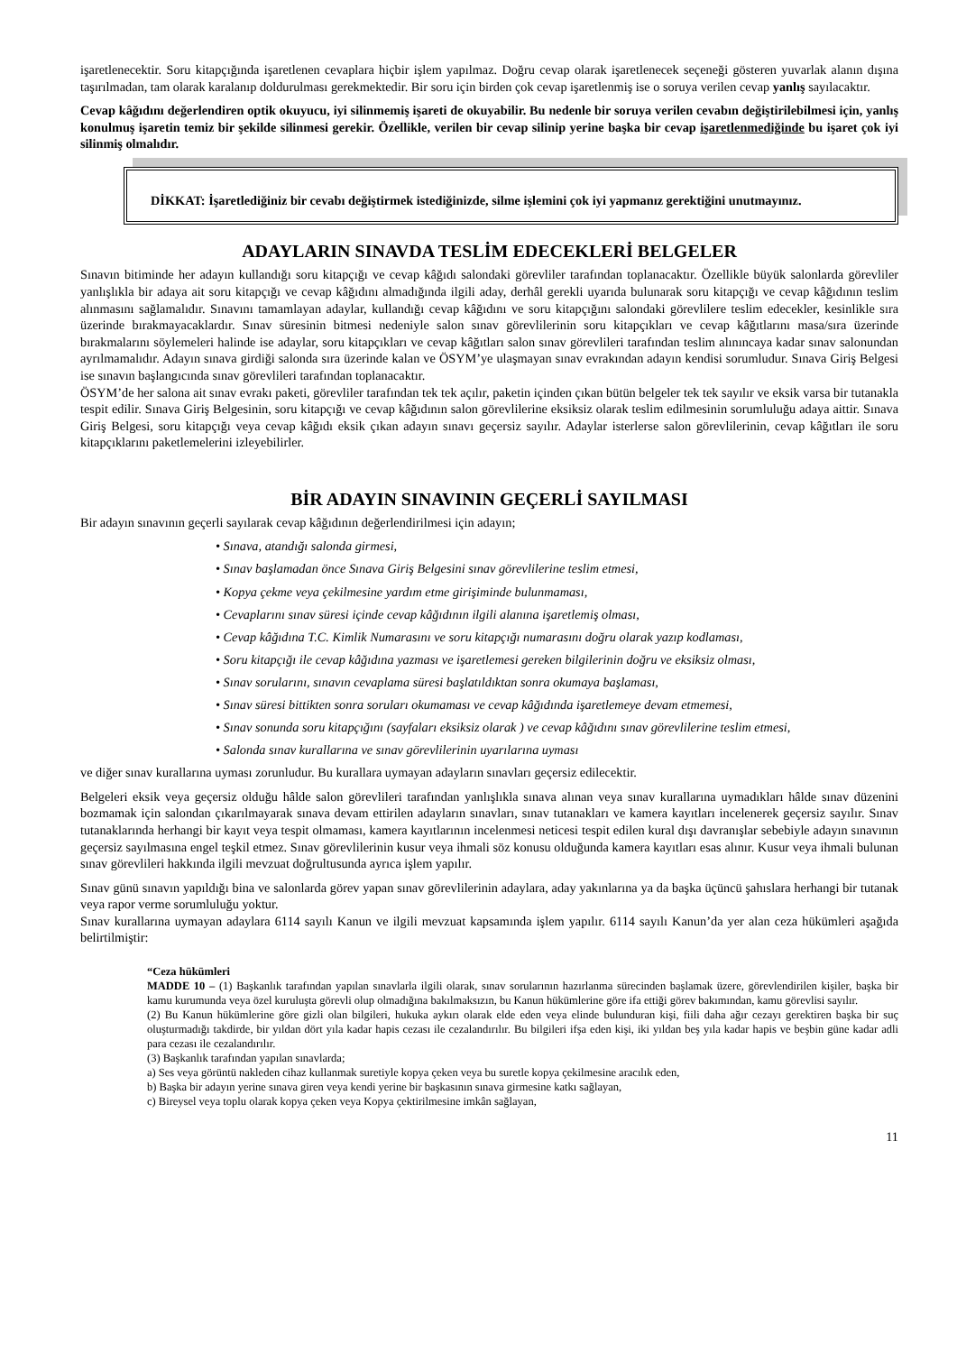işaretlenecektir. Soru kitapçığında işaretlenen cevaplara hiçbir işlem yapılmaz. Doğru cevap olarak işaretlenecek seçeneği gösteren yuvarlak alanın dışına taşırılmadan, tam olarak karalanıp doldurulması gerekmektedir. Bir soru için birden çok cevap işaretlenmiş ise o soruya verilen cevap yanlış sayılacaktır.
Cevap kâğıdını değerlendiren optik okuyucu, iyi silinmemiş işareti de okuyabilir. Bu nedenle bir soruya verilen cevabın değiştirilebilmesi için, yanlış konulmuş işaretin temiz bir şekilde silinmesi gerekir. Özellikle, verilen bir cevap silinip yerine başka bir cevap işaretlenmediğinde bu işaret çok iyi silinmiş olmalıdır.
DİKKAT: İşaretlediğiniz bir cevabı değiştirmek istediğinizde, silme işlemini çok iyi yapmanız gerektiğini unutmayınız.
ADAYLARIN SINAVDA TESLİM EDECEKLERİ BELGELER
Sınavın bitiminde her adayın kullandığı soru kitapçığı ve cevap kâğıdı salondaki görevliler tarafından toplanacaktır. Özellikle büyük salonlarda görevliler yanlışlıkla bir adaya ait soru kitapçığı ve cevap kâğıdını almadığında ilgili aday, derhâl gerekli uyarıda bulunarak soru kitapçığı ve cevap kâğıdının teslim alınmasını sağlamalıdır. Sınavını tamamlayan adaylar, kullandığı cevap kâğıdını ve soru kitapçığını salondaki görevlilere teslim edecekler, kesinlikle sıra üzerinde bırakmayacaklardır. Sınav süresinin bitmesi nedeniyle salon sınav görevlilerinin soru kitapçıkları ve cevap kâğıtlarını masa/sıra üzerinde bırakmalarını söylemeleri halinde ise adaylar, soru kitapçıkları ve cevap kâğıtları salon sınav görevlileri tarafından teslim alınıncaya kadar sınav salonundan ayrılmamalıdır. Adayın sınava girdiği salonda sıra üzerinde kalan ve ÖSYM’ye ulaşmayan sınav evrakından adayın kendisi sorumludur. Sınava Giriş Belgesi ise sınavın başlangıcında sınav görevlileri tarafından toplanacaktır.
ÖSYM’de her salona ait sınav evrakı paketi, görevliler tarafından tek tek açılır, paketin içinden çıkan bütün belgeler tek tek sayılır ve eksik varsa bir tutanakla tespit edilir. Sınava Giriş Belgesinin, soru kitapçığı ve cevap kâğıdının salon görevlilerine eksiksiz olarak teslim edilmesinin sorumluluğu adaya aittir. Sınava Giriş Belgesi, soru kitapçığı veya cevap kâğıdı eksik çıkan adayın sınavı geçersiz sayılır. Adaylar isterlerse salon görevlilerinin, cevap kâğıtları ile soru kitapçıklarını paketlemelerini izleyebilirler.
BİR ADAYIN SINAVININ GEÇERLİ SAYILMASI
Bir adayın sınavının geçerli sayılarak cevap kâğıdının değerlendirilmesi için adayın;
• Sınava, atandığı salonda girmesi,
• Sınav başlamadan önce Sınava Giriş Belgesini sınav görevlilerine teslim etmesi,
• Kopya çekme veya çekilmesine yardım etme girişiminde bulunmaması,
• Cevaplarını sınav süresi içinde cevap kâğıdının ilgili alanına işaretlemiş olması,
• Cevap kâğıdına T.C. Kimlik Numarasını ve soru kitapçığı numarasını doğru olarak yazıp kodlaması,
• Soru kitapçığı ile cevap kâğıdına yazması ve işaretlemesi gereken bilgilerinin doğru ve eksiksiz olması,
• Sınav sorularını, sınavın cevaplama süresi başlatıldıktan sonra okumaya başlaması,
• Sınav süresi bittikten sonra soruları okumaması ve cevap kâğıdında işaretlemeye devam etmemesi,
• Sınav sonunda soru kitapçığını (sayfaları eksiksiz olarak ) ve cevap kâğıdını sınav görevlilerine teslim etmesi,
• Salonda sınav kurallarına ve sınav görevlilerinin uyarılarına uyması
ve diğer sınav kurallarına uyması zorunludur. Bu kurallara uymayan adayların sınavları geçersiz edilecektir.
Belgeleri eksik veya geçersiz olduğu hâlde salon görevlileri tarafından yanlışlıkla sınava alınan veya sınav kurallarına uymadıkları hâlde sınav düzenini bozmamak için salondan çıkarılmayarak sınava devam ettirilen adayların sınavları, sınav tutanakları ve kamera kayıtları incelenerek geçersiz sayılır. Sınav tutanaklarında herhangi bir kayıt veya tespit olmaması, kamera kayıtlarının incelenmesi neticesi tespit edilen kural dışı davranışlar sebebiyle adayın sınavının geçersiz sayılmasına engel teşkil etmez. Sınav görevlilerinin kusur veya ihmali söz konusu olduğunda kamera kayıtları esas alınır. Kusur veya ihmali bulunan sınav görevlileri hakkında ilgili mevzuat doğrultusunda ayrıca işlem yapılır.
Sınav günü sınavın yapıldığı bina ve salonlarda görev yapan sınav görevlilerinin adaylara, aday yakınlarına ya da başka üçüncü şahıslara herhangi bir tutanak veya rapor verme sorumluluğu yoktur.
Sınav kurallarına uymayan adaylara 6114 sayılı Kanun ve ilgili mevzuat kapsamında işlem yapılır. 6114 sayılı Kanun’da yer alan ceza hükümleri aşağıda belirtilmiştir:
“Ceza hükümleri
MADDE 10 – (1) Başkanlık tarafından yapılan sınavlarla ilgili olarak, sınav sorularının hazırlanma sürecinden başlamak üzere, görevlendirilen kişiler, başka bir kamu kurumunda veya özel kuruluşta görevli olup olmadığına bakılmaksızın, bu Kanun hükümlerine göre ifa ettiği görev bakımından, kamu görevlisi sayılır.
(2) Bu Kanun hükümlerine göre gizli olan bilgileri, hukuka aykırı olarak elde eden veya elinde bulunduran kişi, fiili daha ağır cezayı gerektiren başka bir suç oluşturmadığı takdirde, bir yıldan dört yıla kadar hapis cezası ile cezalandırılır. Bu bilgileri ifşa eden kişi, iki yıldan beş yıla kadar hapis ve beşbin güne kadar adli para cezası ile cezalandırılır.
(3) Başkanlık tarafından yapılan sınavlarda;
a) Ses veya görüntü nakleden cihaz kullanmak suretiyle kopya çeken veya bu suretle kopya çekilmesine aracılık eden,
b) Başka bir adayın yerine sınava giren veya kendi yerine bir başkasının sınava girmesine katkı sağlayan,
c) Bireysel veya toplu olarak kopya çeken veya Kopya çektirilmesine imkân sağlayan,
11